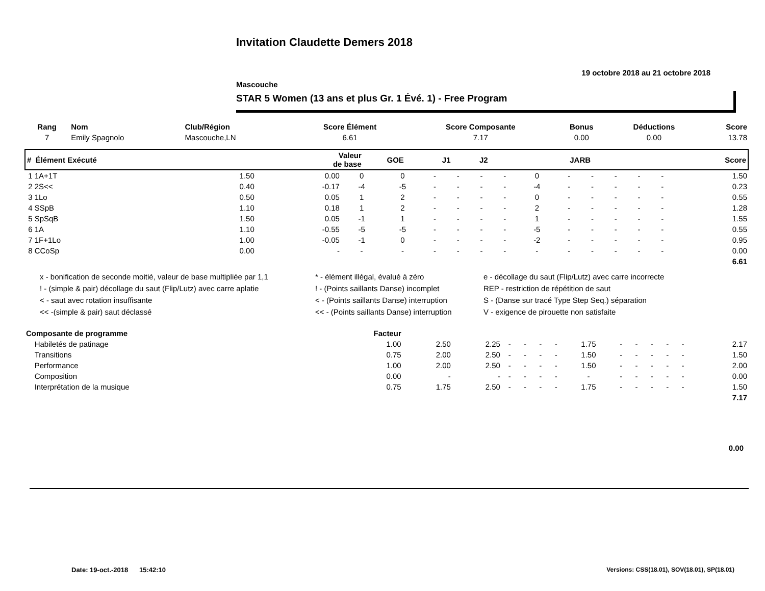Invitation Claudette Demers 2018
19 octobre 2018 au 21 octobre 2018
Mascouche
STAR 5 Women (13 ans et plus Gr. 1 Évé. 1) - Free Program
| Rang | Nom | Club/Région | Score Élément | Score Composante | Bonus | Déductions | Score |
| --- | --- | --- | --- | --- | --- | --- | --- |
| 7 | Emily Spagnolo | Mascouche,LN | 6.61 | 7.17 | 0.00 | 0.00 | 13.78 |
| # Élément Exécuté | Valeur de base | GOE | J1 | J2 | | | | | JARB | | | | | | Score |
| --- | --- | --- | --- | --- | --- | --- | --- | --- | --- | --- | --- | --- | --- | --- | --- |
| 1 1A+1T | 1.50 | 0.00 | 0 | 0 | - | - | - | - | 0 | - | - | - | - | - | 1.50 |
| 2 2S<< | 0.40 | -0.17 | -4 | -5 | - | - | - | - | -4 | - | - | - | - | - | 0.23 |
| 3 1Lo | 0.50 | 0.05 | 1 | 2 | - | - | - | - | 0 | - | - | - | - | - | 0.55 |
| 4 SSpB | 1.10 | 0.18 | 1 | 2 | - | - | - | - | 2 | - | - | - | - | - | 1.28 |
| 5 SpSqB | 1.50 | 0.05 | -1 | 1 | - | - | - | - | 1 | - | - | - | - | - | 1.55 |
| 6 1A | 1.10 | -0.55 | -5 | -5 | - | - | - | - | -5 | - | - | - | - | - | 0.55 |
| 7 1F+1Lo | 1.00 | -0.05 | -1 | 0 | - | - | - | - | -2 | - | - | - | - | - | 0.95 |
| 8 CCoSp | 0.00 | - | - | - | - | - | - | - | - | - | - | - | - | - | 0.00 |
| 6.61 | | | | | | | | | | | | | | | |
x - bonification de seconde moitié, valeur de base multipliée par 1,1
* - élément illégal, évalué à zéro
e - décollage du saut (Flip/Lutz) avec carre incorrecte
! - (simple & pair) décollage du saut (Flip/Lutz) avec carre aplatie
! - (Points saillants Danse) incomplet
REP - restriction de répétition de saut
< - saut avec rotation insuffisante
< - (Points saillants Danse) interruption
S - (Danse sur tracé Type Step Seq.) séparation
<< -(simple & pair) saut déclassé
<< - (Points saillants Danse) interruption
V - exigence de pirouette non satisfaite
| Composante de programme | Facteur | | | | | | | | | | | | | | |
| --- | --- | --- | --- | --- | --- | --- | --- | --- | --- | --- | --- | --- | --- | --- | --- |
| Habiletés de patinage | 1.00 | 2.50 | 2.25 | - | - | - | - | 1.75 | - | - | - | - | - | | 2.17 |
| Transitions | 0.75 | 2.00 | 2.50 | - | - | - | - | 1.50 | - | - | - | - | - | | 1.50 |
| Performance | 1.00 | 2.00 | 2.50 | - | - | - | - | 1.50 | - | - | - | - | - | | 2.00 |
| Composition | 0.00 | - | - | - | - | - | - | - | - | - | - | - | - | | 0.00 |
| Interprétation de la musique | 0.75 | 1.75 | 2.50 | - | - | - | - | 1.75 | - | - | - | - | - | | 1.50 |
| 7.17 | | | | | | | | | | | | | | | |
0.00
Date: 19-oct.-2018 15:42:10 Versions: CSS(18.01), SOV(18.01), SP(18.01)